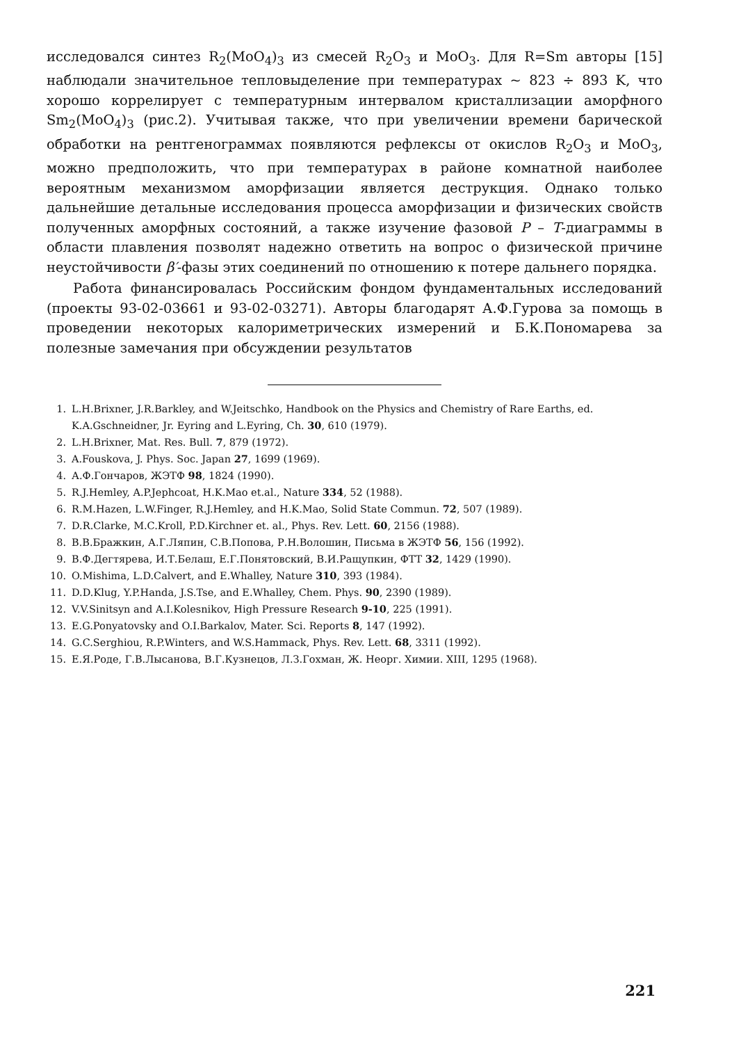исследовался синтез R<sub>2</sub>(MoO<sub>4</sub>)<sub>3</sub> из смесей R<sub>2</sub>O<sub>3</sub> и MoO<sub>3</sub>. Для R=Sm авторы [15] наблюдали значительное тепловыделение при температурах ~ 823 ÷ 893 K, что хорошо коррелирует с температурным интервалом кристаллизации аморфного Sm<sub>2</sub>(MoO<sub>4</sub>)<sub>3</sub> (рис.2). Учитывая также, что при увеличении времени барической обработки на рентгенограммах появляются рефлексы от окислов R<sub>2</sub>O<sub>3</sub> и MoO<sub>3</sub>, можно предположить, что при температурах в районе комнатной наиболее вероятным механизмом аморфизации является деструкция. Однако только дальнейшие детальные исследования процесса аморфизации и физических свойств полученных аморфных состояний, а также изучение фазовой P – T-диаграммы в области плавления позволят надежно ответить на вопрос о физической причине неустойчивости β′-фазы этих соединений по отношению к потере дальнего порядка.
Работа финансировалась Российским фондом фундаментальных исследований (проекты 93-02-03661 и 93-02-03271). Авторы благодарят А.Ф.Гурова за помощь в проведении некоторых калориметрических измерений и Б.К.Пономарева за полезные замечания при обсуждении результатов
1. L.H.Brixner, J.R.Barkley, and W.Jeitschko, Handbook on the Physics and Chemistry of Rare Earths, ed. K.A.Gschneidner, Jr. Eyring and L.Eyring, Ch. 30, 610 (1979).
2. L.H.Brixner, Mat. Res. Bull. 7, 879 (1972).
3. A.Fouskova, J. Phys. Soc. Japan 27, 1699 (1969).
4. А.Ф.Гончаров, ЖЭТФ 98, 1824 (1990).
5. R.J.Hemley, A.P.Jephcoat, H.K.Mao et.al., Nature 334, 52 (1988).
6. R.M.Hazen, L.W.Finger, R.J.Hemley, and H.K.Mao, Solid State Commun. 72, 507 (1989).
7. D.R.Clarke, M.C.Kroll, P.D.Kirchner et. al., Phys. Rev. Lett. 60, 2156 (1988).
8. В.В.Бражкин, А.Г.Ляпин, С.В.Попова, Р.Н.Волошин, Письма в ЖЭТФ 56, 156 (1992).
9. В.Ф.Дегтярева, И.Т.Белаш, Е.Г.Понятовский, В.И.Ращупкин, ФТТ 32, 1429 (1990).
10. O.Mishima, L.D.Calvert, and E.Whalley, Nature 310, 393 (1984).
11. D.D.Klug, Y.P.Handa, J.S.Tse, and E.Whalley, Chem. Phys. 90, 2390 (1989).
12. V.V.Sinitsyn and A.I.Kolesnikov, High Pressure Research 9-10, 225 (1991).
13. E.G.Ponyatovsky and O.I.Barkalov, Mater. Sci. Reports 8, 147 (1992).
14. G.C.Serghiou, R.P.Winters, and W.S.Hammack, Phys. Rev. Lett. 68, 3311 (1992).
15. Е.Я.Роде, Г.В.Лысанова, В.Г.Кузнецов, Л.З.Гохман, Ж. Неорг. Химии. XIII, 1295 (1968).
221